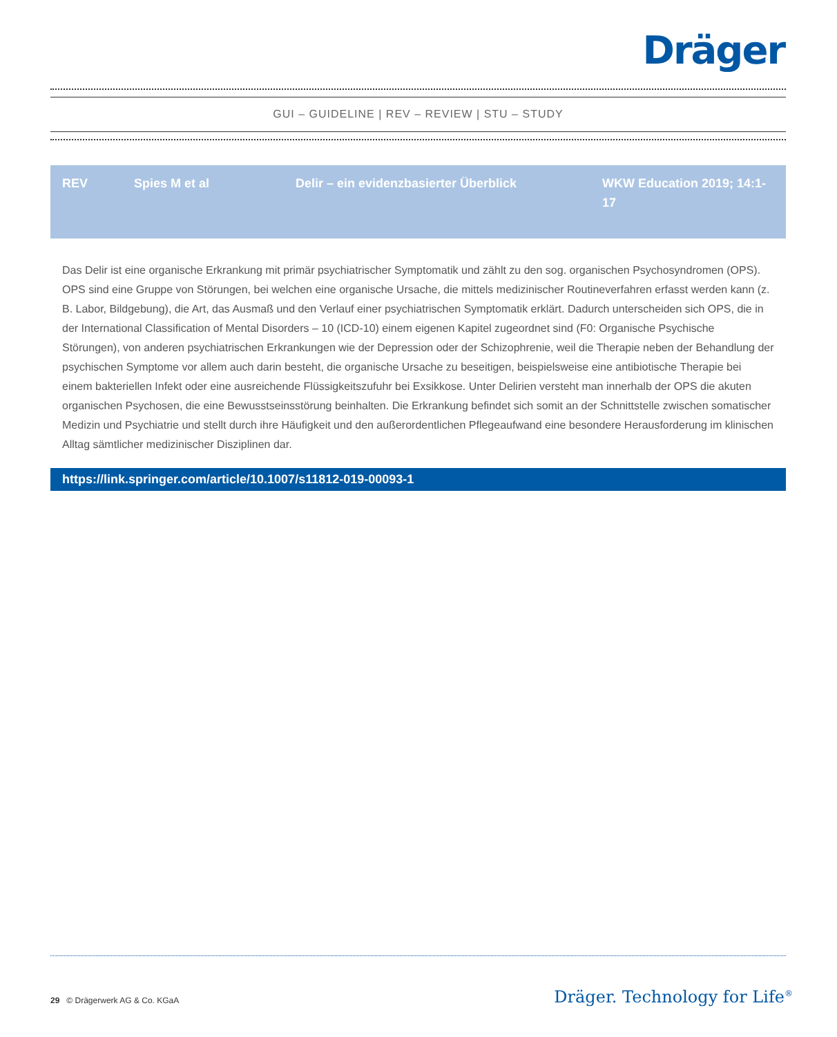Dräger
GUI – GUIDELINE | REV – REVIEW | STU – STUDY
| REV | Spies M et al | Delir – ein evidenzbasierter Überblick | WKW Education 2019; 14:1-17 |
Das Delir ist eine organische Erkrankung mit primär psychiatrischer Symptomatik und zählt zu den sog. organischen Psychosyndromen (OPS). OPS sind eine Gruppe von Störungen, bei welchen eine organische Ursache, die mittels medizinischer Routineverfahren erfasst werden kann (z. B. Labor, Bildgebung), die Art, das Ausmaß und den Verlauf einer psychiatrischen Symptomatik erklärt. Dadurch unterscheiden sich OPS, die in der International Classification of Mental Disorders – 10 (ICD-10) einem eigenen Kapitel zugeordnet sind (F0: Organische Psychische Störungen), von anderen psychiatrischen Erkrankungen wie der Depression oder der Schizophrenie, weil die Therapie neben der Behandlung der psychischen Symptome vor allem auch darin besteht, die organische Ursache zu beseitigen, beispielsweise eine antibiotische Therapie bei einem bakteriellen Infekt oder eine ausreichende Flüssigkeitszufuhr bei Exsikkose. Unter Delirien versteht man innerhalb der OPS die akuten organischen Psychosen, die eine Bewusstseinsstörung beinhalten. Die Erkrankung befindet sich somit an der Schnittstelle zwischen somatischer Medizin und Psychiatrie und stellt durch ihre Häufigkeit und den außerordentlichen Pflegeaufwand eine besondere Herausforderung im klinischen Alltag sämtlicher medizinischer Disziplinen dar.
https://link.springer.com/article/10.1007/s11812-019-00093-1
29 © Drägerwerk AG & Co. KGaA
Dräger. Technology for Life<sup>®</sup>